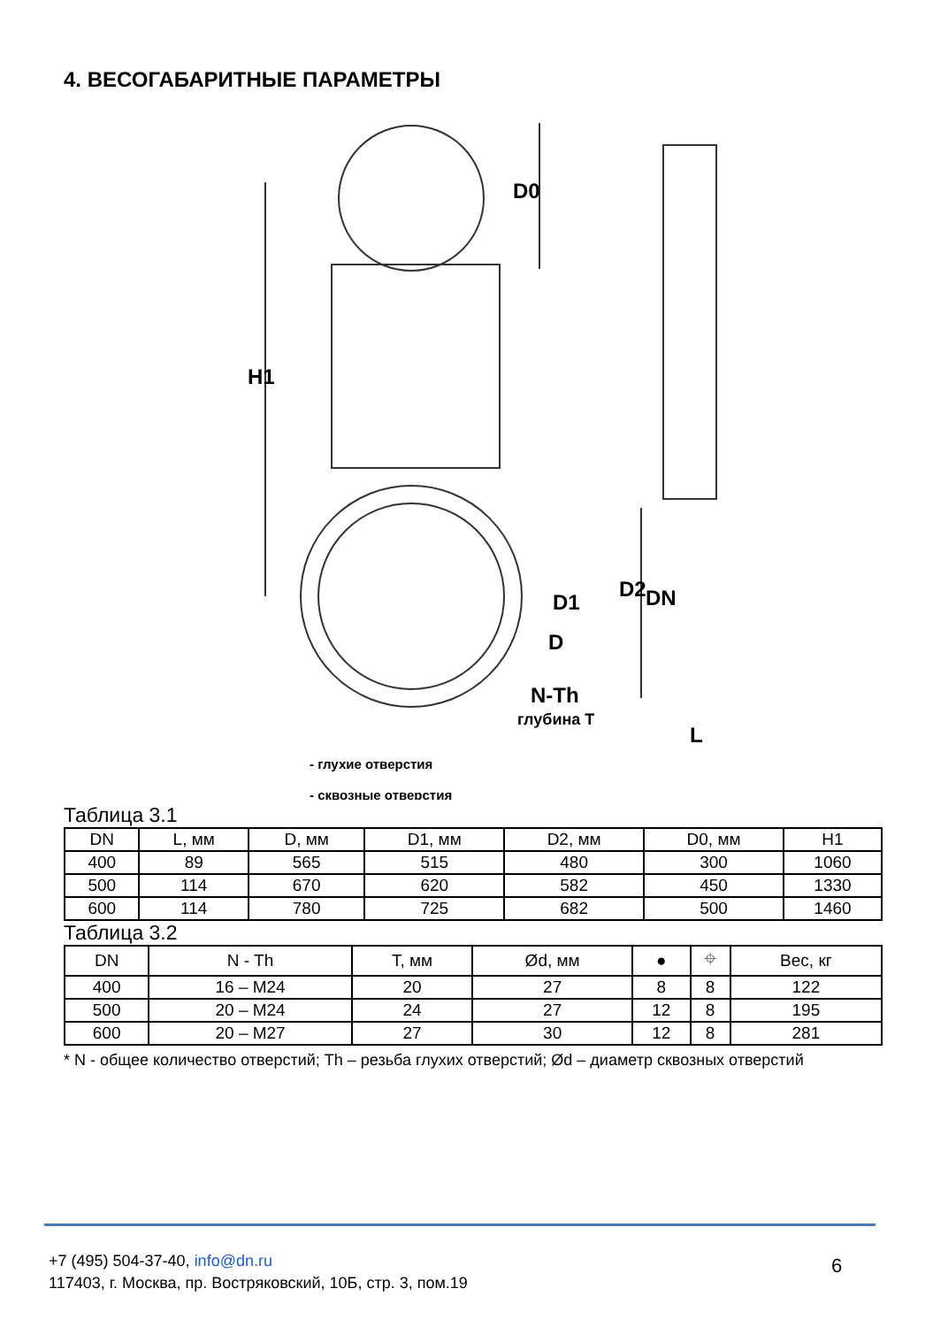4. ВЕСОГАБАРИТНЫЕ ПАРАМЕТРЫ
H1
D0
D1
D
N-Th
глубина T
D2
DN
L
- глухие отверстия
- сквозные отверстия
Таблица 3.1
| DN | L, мм | D, мм | D1, мм | D2, мм | D0, мм | H1 |
| --- | --- | --- | --- | --- | --- | --- |
| 400 | 89 | 565 | 515 | 480 | 300 | 1060 |
| 500 | 114 | 670 | 620 | 582 | 450 | 1330 |
| 600 | 114 | 780 | 725 | 682 | 500 | 1460 |
Таблица 3.2
| DN | N - Th | T, мм | Ød, мм | ● | ⌖ | Вес, кг |
| --- | --- | --- | --- | --- | --- | --- |
| 400 | 16 – M24 | 20 | 27 | 8 | 8 | 122 |
| 500 | 20 – M24 | 24 | 27 | 12 | 8 | 195 |
| 600 | 20 – M27 | 27 | 30 | 12 | 8 | 281 |
* N - общее количество отверстий; Th – резьба глухих отверстий; Ød – диаметр сквозных отверстий
+7 (495) 504-37-40, info@dn.ru
117403, г. Москва, пр. Востряковский, 10Б, стр. 3, пом.19
6